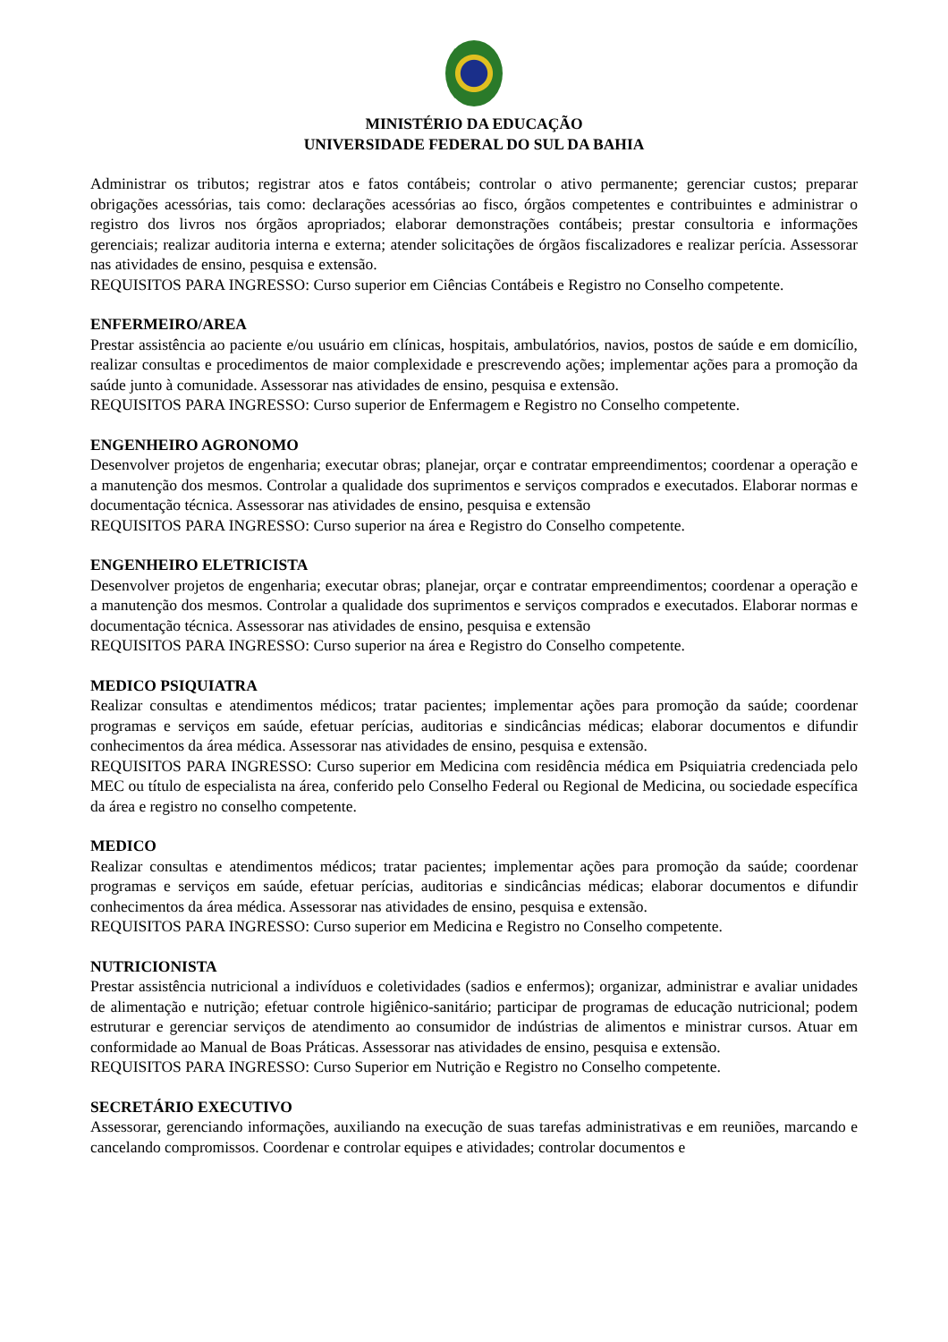MINISTÉRIO DA EDUCAÇÃO
UNIVERSIDADE FEDERAL DO SUL DA BAHIA
Administrar os tributos; registrar atos e fatos contábeis; controlar o ativo permanente; gerenciar custos; preparar obrigações acessórias, tais como: declarações acessórias ao fisco, órgãos competentes e contribuintes e administrar o registro dos livros nos órgãos apropriados; elaborar demonstrações contábeis; prestar consultoria e informações gerenciais; realizar auditoria interna e externa; atender solicitações de órgãos fiscalizadores e realizar perícia. Assessorar nas atividades de ensino, pesquisa e extensão.
REQUISITOS PARA INGRESSO: Curso superior em Ciências Contábeis e Registro no Conselho competente.
ENFERMEIRO/AREA
Prestar assistência ao paciente e/ou usuário em clínicas, hospitais, ambulatórios, navios, postos de saúde e em domicílio, realizar consultas e procedimentos de maior complexidade e prescrevendo ações; implementar ações para a promoção da saúde junto à comunidade. Assessorar nas atividades de ensino, pesquisa e extensão.
REQUISITOS PARA INGRESSO: Curso superior de Enfermagem e Registro no Conselho competente.
ENGENHEIRO AGRONOMO
Desenvolver projetos de engenharia; executar obras; planejar, orçar e contratar empreendimentos; coordenar a operação e a manutenção dos mesmos. Controlar a qualidade dos suprimentos e serviços comprados e executados. Elaborar normas e documentação técnica. Assessorar nas atividades de ensino, pesquisa e extensão
REQUISITOS PARA INGRESSO: Curso superior na área e Registro do Conselho competente.
ENGENHEIRO ELETRICISTA
Desenvolver projetos de engenharia; executar obras; planejar, orçar e contratar empreendimentos; coordenar a operação e a manutenção dos mesmos. Controlar a qualidade dos suprimentos e serviços comprados e executados. Elaborar normas e documentação técnica. Assessorar nas atividades de ensino, pesquisa e extensão
REQUISITOS PARA INGRESSO: Curso superior na área e Registro do Conselho competente.
MEDICO PSIQUIATRA
Realizar consultas e atendimentos médicos; tratar pacientes; implementar ações para promoção da saúde; coordenar programas e serviços em saúde, efetuar perícias, auditorias e sindicâncias médicas; elaborar documentos e difundir conhecimentos da área médica. Assessorar nas atividades de ensino, pesquisa e extensão.
REQUISITOS PARA INGRESSO: Curso superior em Medicina com residência médica em Psiquiatria credenciada pelo MEC ou título de especialista na área, conferido pelo Conselho Federal ou Regional de Medicina, ou sociedade específica da área e registro no conselho competente.
MEDICO
Realizar consultas e atendimentos médicos; tratar pacientes; implementar ações para promoção da saúde; coordenar programas e serviços em saúde, efetuar perícias, auditorias e sindicâncias médicas; elaborar documentos e difundir conhecimentos da área médica. Assessorar nas atividades de ensino, pesquisa e extensão.
REQUISITOS PARA INGRESSO: Curso superior em Medicina e Registro no Conselho competente.
NUTRICIONISTA
Prestar assistência nutricional a indivíduos e coletividades (sadios e enfermos); organizar, administrar e avaliar unidades de alimentação e nutrição; efetuar controle higiênico-sanitário; participar de programas de educação nutricional; podem estruturar e gerenciar serviços de atendimento ao consumidor de indústrias de alimentos e ministrar cursos. Atuar em conformidade ao Manual de Boas Práticas. Assessorar nas atividades de ensino, pesquisa e extensão.
REQUISITOS PARA INGRESSO: Curso Superior em Nutrição e Registro no Conselho competente.
SECRETÁRIO EXECUTIVO
Assessorar, gerenciando informações, auxiliando na execução de suas tarefas administrativas e em reuniões, marcando e cancelando compromissos. Coordenar e controlar equipes e atividades; controlar documentos e